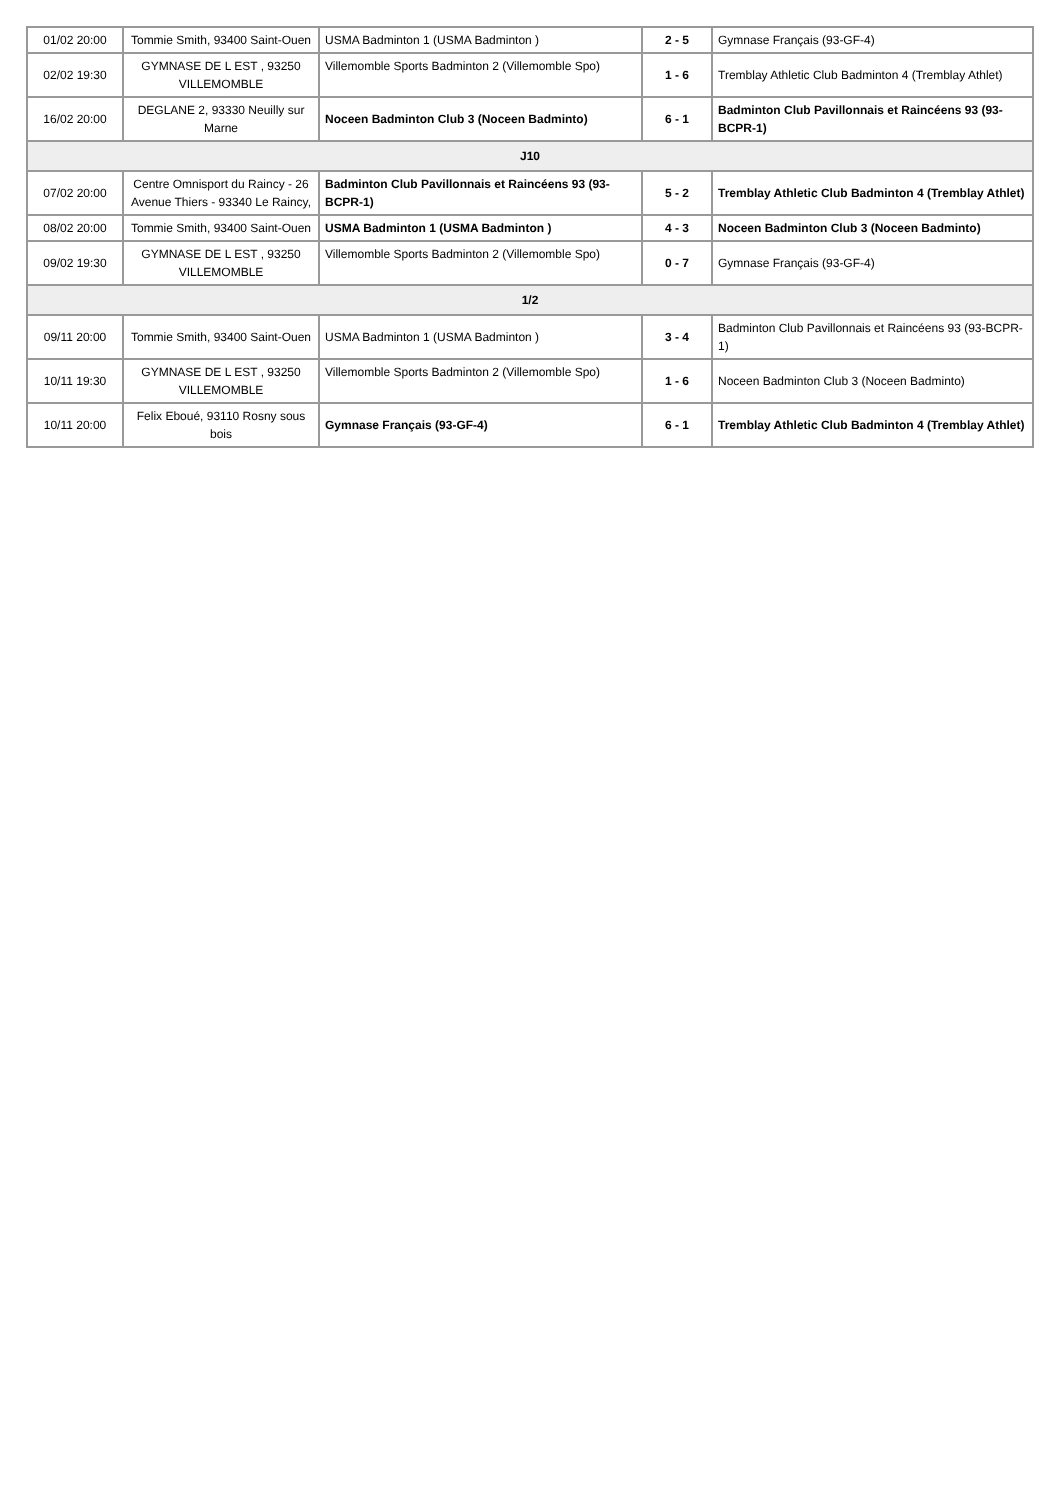| 01/02 20:00 | Tommie Smith, 93400 Saint-Ouen | USMA Badminton 1 (USMA Badminton ) | 2 - 5 | Gymnase Français (93-GF-4) |
| 02/02 19:30 | GYMNASE DE L EST , 93250 VILLEMOMBLE | Villemomble Sports Badminton 2 (Villemomble Spo) | 1 - 6 | Tremblay Athletic Club Badminton 4 (Tremblay Athlet) |
| 16/02 20:00 | DEGLANE 2, 93330 Neuilly sur Marne | Noceen Badminton Club 3 (Noceen Badminto) | 6 - 1 | Badminton Club Pavillonnais et Raincéens 93 (93-BCPR-1) |
| J10 | | | | |
| 07/02 20:00 | Centre Omnisport du Raincy - 26 Avenue Thiers - 93340 Le Raincy, | Badminton Club Pavillonnais et Raincéens 93 (93-BCPR-1) | 5 - 2 | Tremblay Athletic Club Badminton 4 (Tremblay Athlet) |
| 08/02 20:00 | Tommie Smith, 93400 Saint-Ouen | USMA Badminton 1 (USMA Badminton ) | 4 - 3 | Noceen Badminton Club 3 (Noceen Badminto) |
| 09/02 19:30 | GYMNASE DE L EST , 93250 VILLEMOMBLE | Villemomble Sports Badminton 2 (Villemomble Spo) | 0 - 7 | Gymnase Français (93-GF-4) |
| 1/2 | | | | |
| 09/11 20:00 | Tommie Smith, 93400 Saint-Ouen | USMA Badminton 1 (USMA Badminton ) | 3 - 4 | Badminton Club Pavillonnais et Raincéens 93 (93-BCPR-1) |
| 10/11 19:30 | GYMNASE DE L EST , 93250 VILLEMOMBLE | Villemomble Sports Badminton 2 (Villemomble Spo) | 1 - 6 | Noceen Badminton Club 3 (Noceen Badminto) |
| 10/11 20:00 | Felix Eboué, 93110 Rosny sous bois | Gymnase Français (93-GF-4) | 6 - 1 | Tremblay Athletic Club Badminton 4 (Tremblay Athlet) |